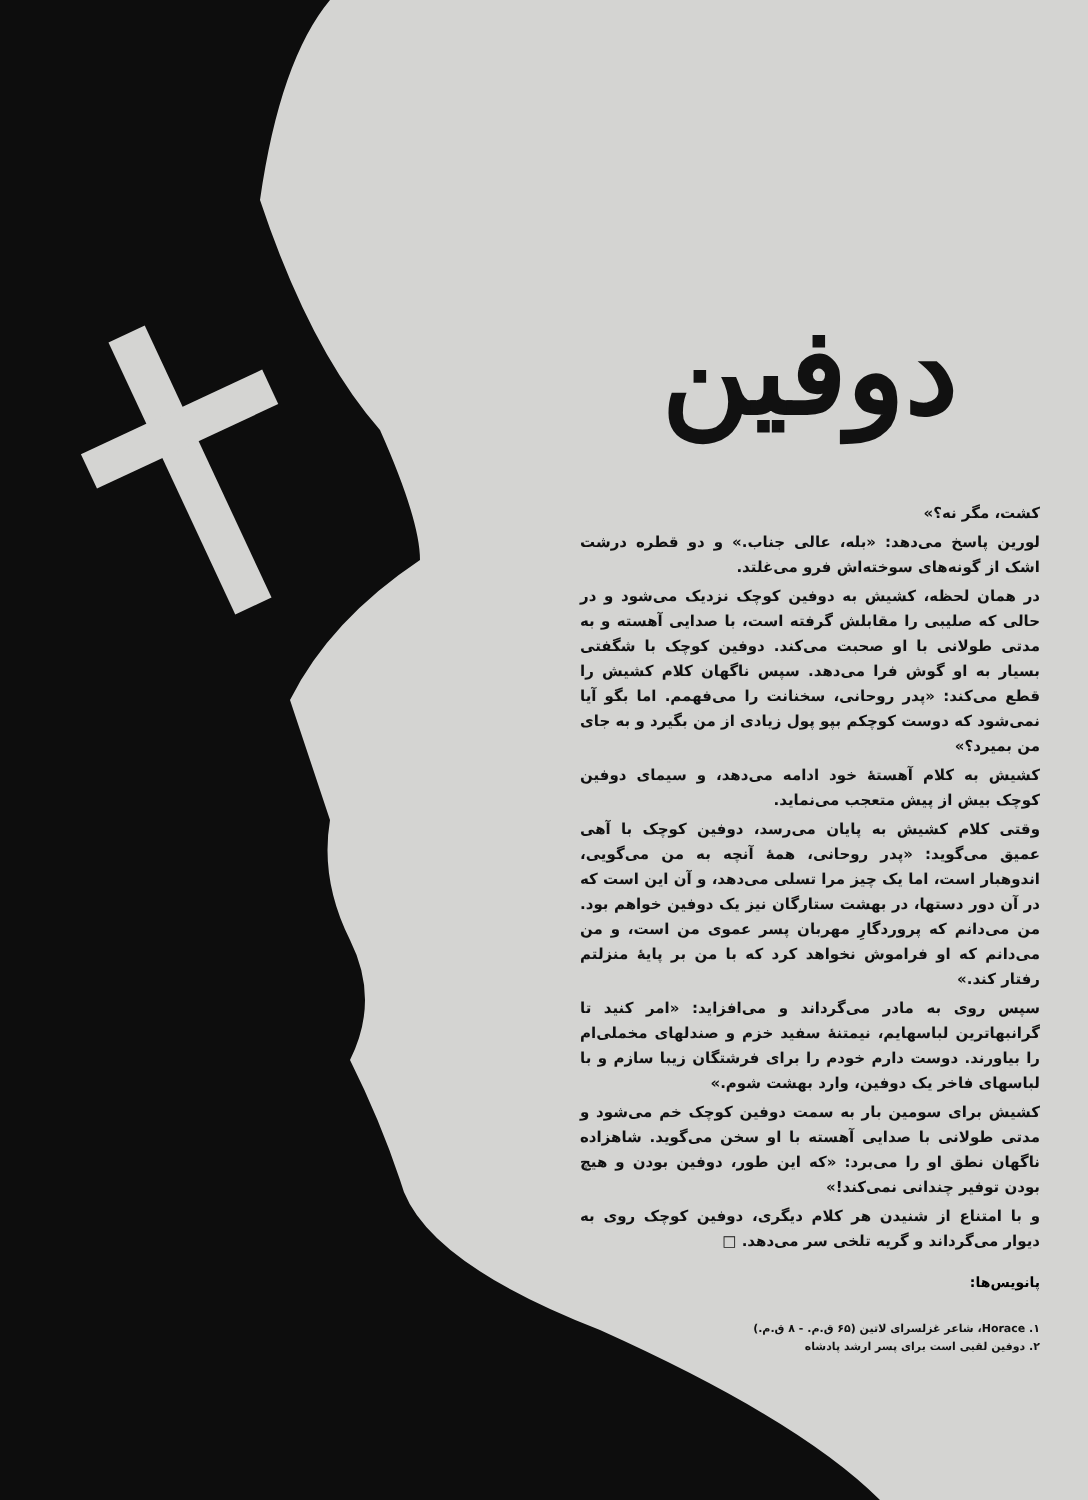دوفین
کشت، مگر نه؟»
لورین پاسخ می‌دهد: «بله، عالی جناب.» و دو قطره درشت اشک از گونه‌های سوخته‌اش فرو می‌غلتد.
در همان لحظه، کشیش به دوفین کوچک نزدیک می‌شود و در حالی که صلیبی را مقابلش گرفته است، با صدایی آهسته و به مدتی طولانی با او صحبت می‌کند. دوفین کوچک با شگفتی بسیار به او گوش فرا می‌دهد. سپس ناگهان کلام کشیش را قطع می‌کند: «پدر روحانی، سخنانت را می‌فهمم. اما بگو آیا نمی‌شود که دوست کوچکم بپو پول زیادی از من بگیرد و به جای من بمیرد؟»
کشیش به کلام آهستهٔ خود ادامه می‌دهد، و سیمای دوفین کوچک بیش از پیش متعجب می‌نماید.
وقتی کلام کشیش به پایان می‌رسد، دوفین کوچک با آهی عمیق می‌گوید: «پدر روحانی، همهٔ آنچه به من می‌گویی، اندوهبار است، اما یک چیز مرا تسلی می‌دهد، و آن این است که در آن دور دستها، در بهشت ستارگان نیز یک دوفین خواهم بود. من می‌دانم که پروردگارِ مهربان پسر عموی من است، و من می‌دانم که او فراموش نخواهد کرد که با من بر پایهٔ منزلتم رفتار کند.»
سپس روی به مادر می‌گرداند و می‌افزاید: «امر کنید تا گرانبهاترین لباسهایم، نیمتنهٔ سفید خزم و صندلهای مخملی‌ام را بیاورند. دوست دارم خودم را برای فرشتگان زیبا سازم و با لباسهای فاخر یک دوفین، وارد بهشت شوم.»
کشیش برای سومین بار به سمت دوفین کوچک خم می‌شود و مدتی طولانی با صدایی آهسته با او سخن می‌گوید. شاهزاده ناگهان نطق او را می‌برد: «که این طور، دوفین بودن و هیچ بودن توفیر چندانی نمی‌کند!»
و با امتناع از شنیدن هر کلام دیگری، دوفین کوچک روی به دیوار می‌گرداند و گریه تلخی سر می‌دهد. □
پانویس‌ها:
۱. Horace، شاعر غزلسرای لاتین (۶۵ ق.م. - ۸ ق.م.)
۲. دوفین لقبی است برای پسر ارشد پادشاه